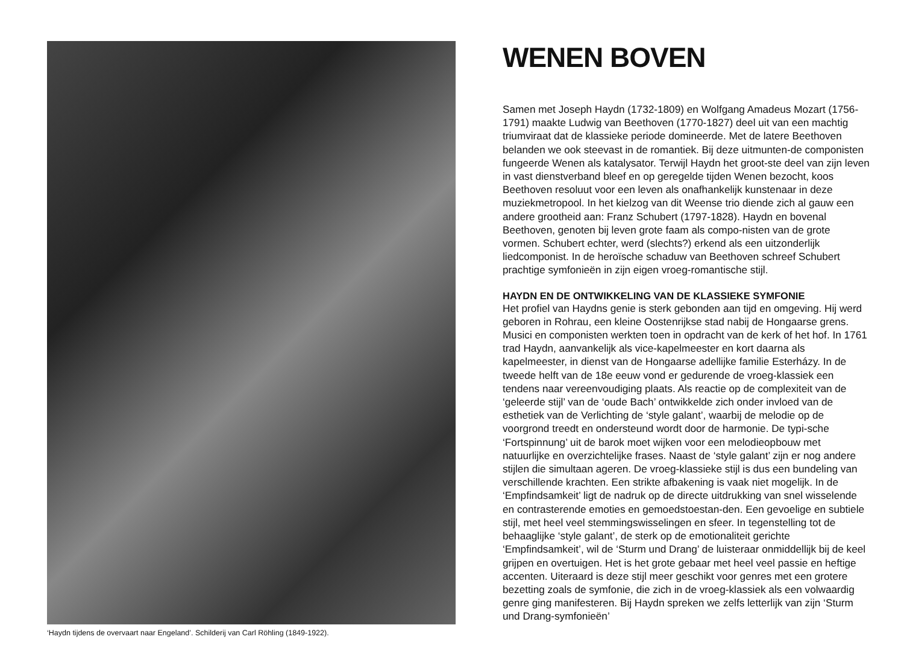‘Haydn tijdens de overvaart naar Engeland’. Schilderij van Carl Röhling (1849-1922).
WENEN BOVEN
Samen met Joseph Haydn (1732-1809) en Wolfgang Amadeus Mozart (1756-1791) maakte Ludwig van Beethoven (1770-1827) deel uit van een machtig triumviraat dat de klassieke periode domineerde. Met de latere Beethoven belanden we ook steevast in de romantiek. Bij deze uitmunten-de componisten fungeerde Wenen als katalysator. Terwijl Haydn het groot-ste deel van zijn leven in vast dienstverband bleef en op geregelde tijden Wenen bezocht, koos Beethoven resoluut voor een leven als onafhankelijk kunstenaar in deze muziekmetropool. In het kielzog van dit Weense trio diende zich al gauw een andere grootheid aan: Franz Schubert (1797-1828). Haydn en bovenal Beethoven, genoten bij leven grote faam als compo-nisten van de grote vormen. Schubert echter, werd (slechts?) erkend als een uitzonderlijk liedcomponist. In de heroïsche schaduw van Beethoven schreef Schubert prachtige symfonieën in zijn eigen vroeg-romantische stijl.
HAYDN EN DE ONTWIKKELING VAN DE KLASSIEKE SYMFONIE
Het profiel van Haydns genie is sterk gebonden aan tijd en omgeving. Hij werd geboren in Rohrau, een kleine Oostenrijkse stad nabij de Hongaarse grens. Musici en componisten werkten toen in opdracht van de kerk of het hof. In 1761 trad Haydn, aanvankelijk als vice-kapelmeester en kort daarna als kapelmeester, in dienst van de Hongaarse adellijke familie Esterházy. In de tweede helft van de 18e eeuw vond er gedurende de vroeg-klassiek een tendens naar vereenvoudiging plaats. Als reactie op de complexiteit van de ‘geleerde stijl’ van de ‘oude Bach’ ontwikkelde zich onder invloed van de esthetiek van de Verlichting de ‘style galant’, waarbij de melodie op de voorgrond treedt en ondersteund wordt door de harmonie. De typi-sche ‘Fortspinnung’ uit de barok moet wijken voor een melodieopbouw met natuurlijke en overzichtelijke frases. Naast de ‘style galant’ zijn er nog andere stijlen die simultaan ageren. De vroeg-klassieke stijl is dus een bundeling van verschillende krachten. Een strikte afbakening is vaak niet mogelijk. In de ‘Empfindsamkeit’ ligt de nadruk op de directe uitdrukking van snel wisselende en contrasterende emoties en gemoedstoestan-den. Een gevoelige en subtiele stijl, met heel veel stemmingswisselingen en sfeer. In tegenstelling tot de behaaglijke ‘style galant’, de sterk op de emotionaliteit gerichte ‘Empfindsamkeit’, wil de ‘Sturm und Drang’ de luisteraar onmiddellijk bij de keel grijpen en overtuigen. Het is het grote gebaar met heel veel passie en heftige accenten. Uiteraard is deze stijl meer geschikt voor genres met een grotere bezetting zoals de symfonie, die zich in de vroeg-klassiek als een volwaardig genre ging manifesteren. Bij Haydn spreken we zelfs letterlijk van zijn ‘Sturm und Drang-symfonieën’